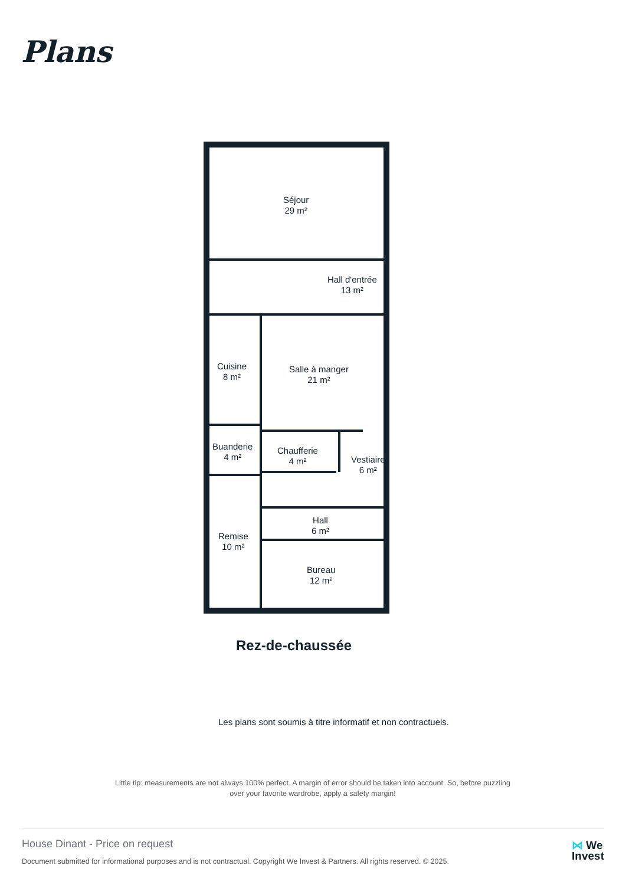Plans
Séjour
29 m²
Hall d'entrée
13 m²
Cuisine
8 m²
Salle à manger
21 m²
Buanderie
4 m²
Chaufferie
4 m²
Vestiaire
6 m²
Hall
6 m²
Remise
10 m²
Bureau
12 m²
Rez-de-chaussée
Les plans sont soumis à titre informatif et non contractuels.
Little tip: measurements are not always 100% perfect. A margin of error should be taken into account. So, before puzzling over your favorite wardrobe, apply a safety margin!
House Dinant - Price on request
Document submitted for informational purposes and is not contractual. Copyright We Invest & Partners. All rights reserved. © 2025.
⋈ We
Invest